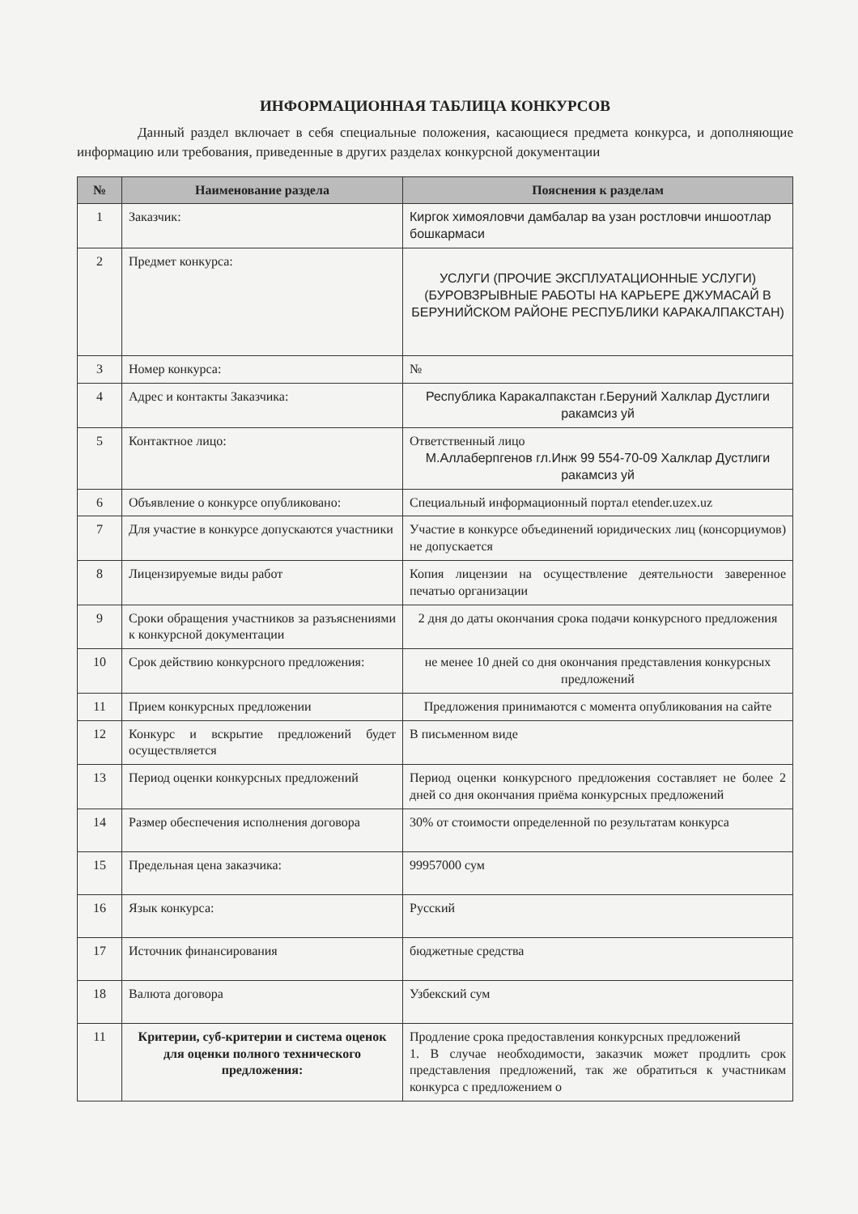ИНФОРМАЦИОННАЯ ТАБЛИЦА КОНКУРСОВ
Данный раздел включает в себя специальные положения, касающиеся предмета конкурса, и дополняющие информацию или требования, приведенные в других разделах конкурсной документации
| № | Наименование раздела | Пояснения к разделам |
| --- | --- | --- |
| 1 | Заказчик: | Киргок химояловчи дамбалар ва узан ростловчи иншоотлар бошкармаси |
| 2 | Предмет конкурса: | УСЛУГИ (ПРОЧИЕ ЭКСПЛУАТАЦИОННЫЕ УСЛУГИ) (БУРОВЗРЫВНЫЕ РАБОТЫ НА КАРЬЕРЕ ДЖУМАСАЙ В БЕРУНИЙСКОМ РАЙОНЕ РЕСПУБЛИКИ КАРАКАЛПАКСТАН) |
| 3 | Номер конкурса: | № |
| 4 | Адрес и контакты Заказчика: | Республика Каракалпакстан г.Беруний Халклар Дустлиги ракамсиз уй |
| 5 | Контактное лицо: | Ответственный лицо М.Аллаберпгенов гл.Инж 99 554-70-09 Халклар Дустлиги ракамсиз уй |
| 6 | Объявление о конкурсе опубликовано: | Специальный информационный портал etender.uzex.uz |
| 7 | Для участие в конкурсе допускаются участники | Участие в конкурсе объединений юридических лиц (консорциумов) не допускается |
| 8 | Лицензируемые виды работ | Копия лицензии на осуществление деятельности заверенное печатью организации |
| 9 | Сроки обращения участников за разъяснениями к конкурсной документации | 2 дня до даты окончания срока подачи конкурсного предложения |
| 10 | Срок действию конкурсного предложения: | не менее 10 дней со дня окончания представления конкурсных предложений |
| 11 | Прием конкурсных предложении | Предложения принимаются с момента опубликования на сайте |
| 12 | Конкурс и вскрытие предложений будет осуществляется | В письменном виде |
| 13 | Период оценки конкурсных предложений | Период оценки конкурсного предложения составляет не более 2 дней со дня окончания приёма конкурсных предложений |
| 14 | Размер обеспечения исполнения договора | 30% от стоимости определенной по результатам конкурса |
| 15 | Предельная цена заказчика: | 99957000 сум |
| 16 | Язык конкурса: | Русский |
| 17 | Источник финансирования | бюджетные средства |
| 18 | Валюта договора | Узбекский сум |
| 11 | Критерии, суб-критерии и система оценок для оценки полного технического предложения: | Продление срока предоставления конкурсных предложений 1. В случае необходимости, заказчик может продлить срок представления предложений, так же обратиться к участникам конкурса с предложением о |